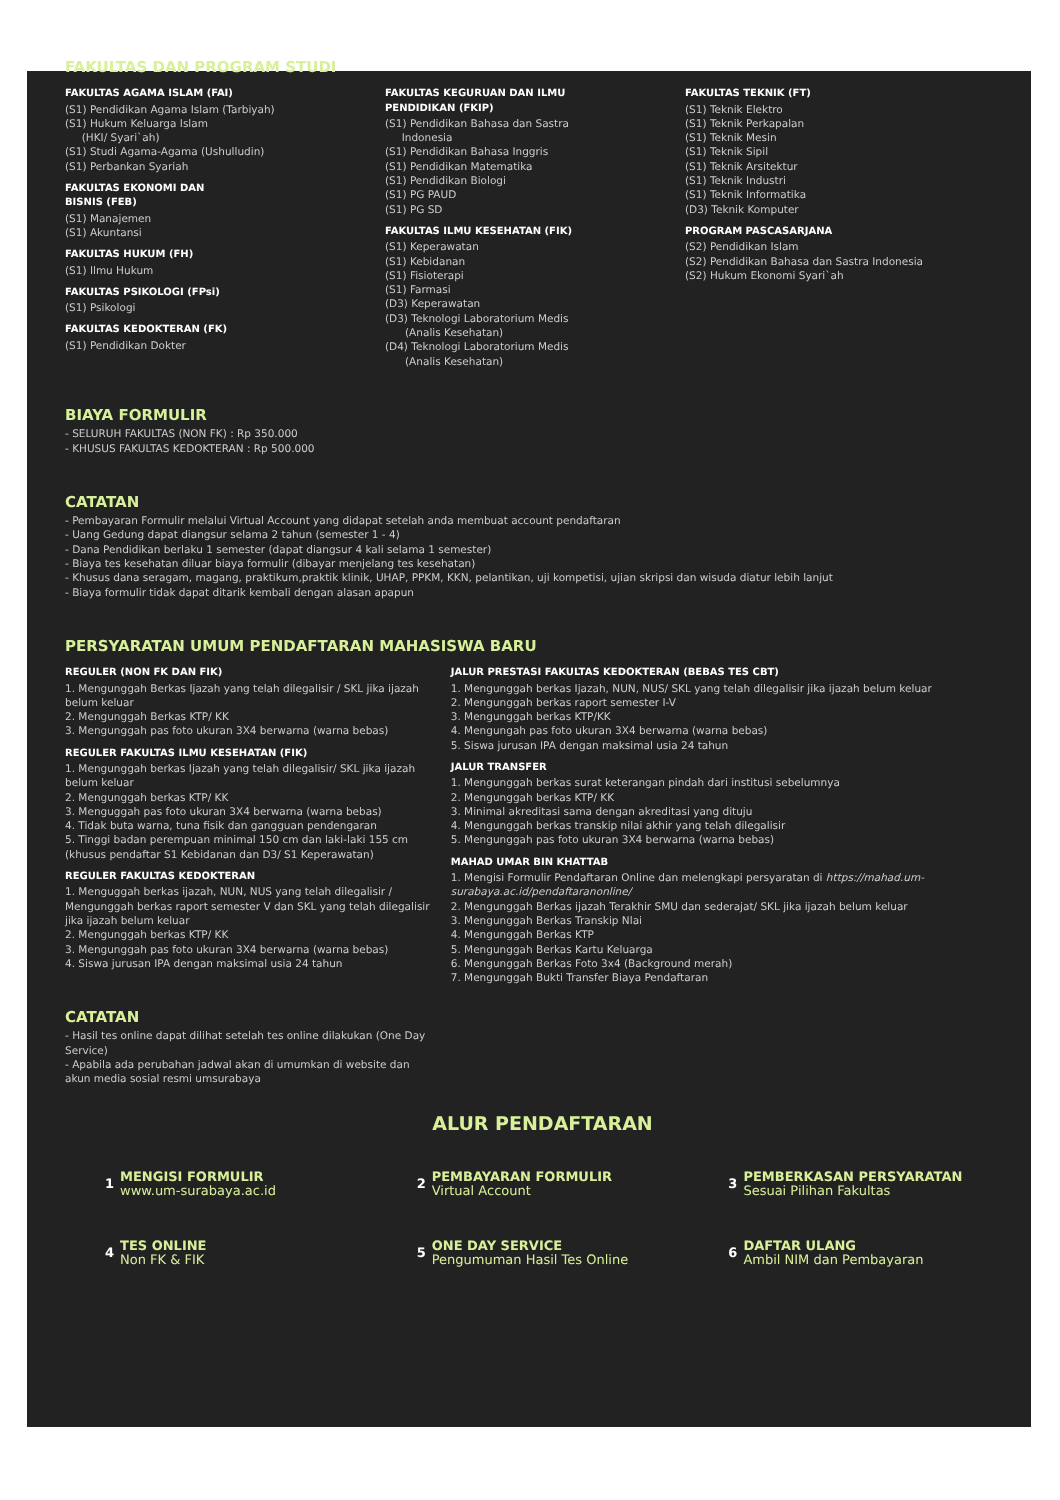FAKULTAS DAN PROGRAM STUDI
FAKULTAS AGAMA ISLAM (FAI)
(S1) Pendidikan Agama Islam (Tarbiyah)
(S1) Hukum Keluarga Islam
(HKI/ Syari`ah)
(S1) Studi Agama-Agama (Ushulludin)
(S1) Perbankan Syariah
FAKULTAS EKONOMI DAN
BISNIS (FEB)
(S1) Manajemen
(S1) Akuntansi
FAKULTAS HUKUM (FH)
(S1) Ilmu Hukum
FAKULTAS PSIKOLOGI (FPsi)
(S1) Psikologi
FAKULTAS KEDOKTERAN (FK)
(S1) Pendidikan Dokter
FAKULTAS KEGURUAN DAN ILMU
PENDIDIKAN (FKIP)
(S1) Pendidikan Bahasa dan Sastra
Indonesia
(S1) Pendidikan Bahasa Inggris
(S1) Pendidikan Matematika
(S1) Pendidikan Biologi
(S1) PG PAUD
(S1) PG SD
FAKULTAS ILMU KESEHATAN (FIK)
(S1) Keperawatan
(S1) Kebidanan
(S1) Fisioterapi
(S1) Farmasi
(D3) Keperawatan
(D3) Teknologi Laboratorium Medis
(Analis Kesehatan)
(D4) Teknologi Laboratorium Medis
(Analis Kesehatan)
FAKULTAS TEKNIK (FT)
(S1) Teknik Elektro
(S1) Teknik Perkapalan
(S1) Teknik Mesin
(S1) Teknik Sipil
(S1) Teknik Arsitektur
(S1) Teknik Industri
(S1) Teknik Informatika
(D3) Teknik Komputer
PROGRAM PASCASARJANA
(S2) Pendidikan Islam
(S2) Pendidikan Bahasa dan Sastra Indonesia
(S2) Hukum Ekonomi Syari`ah
BIAYA FORMULIR
- SELURUH FAKULTAS (NON FK) : Rp 350.000
- KHUSUS FAKULTAS KEDOKTERAN : Rp 500.000
CATATAN
- Pembayaran Formulir melalui Virtual Account yang didapat setelah anda membuat account pendaftaran
- Uang Gedung dapat diangsur selama 2 tahun (semester 1 - 4)
- Dana Pendidikan berlaku 1 semester (dapat diangsur 4 kali selama 1 semester)
- Biaya tes kesehatan diluar biaya formulir (dibayar menjelang tes kesehatan)
- Khusus dana seragam, magang, praktikum,praktik klinik, UHAP, PPKM, KKN, pelantikan, uji kompetisi, ujian skripsi dan wisuda diatur lebih lanjut
- Biaya formulir tidak dapat ditarik kembali dengan alasan apapun
PERSYARATAN UMUM PENDAFTARAN MAHASISWA BARU
REGULER (NON FK DAN FIK)
1. Mengunggah Berkas Ijazah yang telah dilegalisir / SKL jika ijazah belum keluar
2. Mengunggah Berkas KTP/ KK
3. Mengunggah pas foto ukuran 3X4 berwarna (warna bebas)
REGULER FAKULTAS ILMU KESEHATAN (FIK)
1. Mengunggah berkas Ijazah yang telah dilegalisir/ SKL jika ijazah belum keluar
2. Mengunggah berkas KTP/ KK
3. Menguggah pas foto ukuran 3X4 berwarna (warna bebas)
4. Tidak buta warna, tuna fisik dan gangguan pendengaran
5. Tinggi badan perempuan minimal 150 cm dan laki-laki 155 cm (khusus pendaftar S1 Kebidanan dan D3/ S1 Keperawatan)
REGULER FAKULTAS KEDOKTERAN
1. Menguggah berkas ijazah, NUN, NUS yang telah dilegalisir / Mengunggah berkas raport semester V dan SKL yang telah dilegalisir jika ijazah belum keluar
2. Mengunggah berkas KTP/ KK
3. Mengunggah pas foto ukuran 3X4 berwarna (warna bebas)
4. Siswa jurusan IPA dengan maksimal usia 24 tahun
CATATAN
- Hasil tes online dapat dilihat setelah tes online dilakukan (One Day Service)
- Apabila ada perubahan jadwal akan di umumkan di website dan akun media sosial resmi umsurabaya
JALUR PRESTASI FAKULTAS KEDOKTERAN (BEBAS TES CBT)
1. Mengunggah berkas Ijazah, NUN, NUS/ SKL yang telah dilegalisir jika ijazah belum keluar
2. Mengunggah berkas raport semester I-V
3. Mengunggah berkas KTP/KK
4. Mengungah pas foto ukuran 3X4 berwarna (warna bebas)
5. Siswa jurusan IPA dengan maksimal usia 24 tahun
JALUR TRANSFER
1. Mengunggah berkas surat keterangan pindah dari institusi sebelumnya
2. Mengunggah berkas KTP/ KK
3. Minimal akreditasi sama dengan akreditasi yang dituju
4. Mengunggah berkas transkip nilai akhir yang telah dilegalisir
5. Mengunggah pas foto ukuran 3X4 berwarna (warna bebas)
MAHAD UMAR BIN KHATTAB
1. Mengisi Formulir Pendaftaran Online dan melengkapi persyaratan di https://mahad.um-surabaya.ac.id/pendaftaranonline/
2. Mengunggah Berkas ijazah Terakhir SMU dan sederajat/ SKL jika ijazah belum keluar
3. Mengunggah Berkas Transkip Nlai
4. Mengunggah Berkas KTP
5. Mengunggah Berkas Kartu Keluarga
6. Mengunggah Berkas Foto 3x4 (Background merah)
7. Mengunggah Bukti Transfer Biaya Pendaftaran
ALUR PENDAFTARAN
1
MENGISI FORMULIR
www.um-surabaya.ac.id
2
PEMBAYARAN FORMULIR
Virtual Account
3
PEMBERKASAN PERSYARATAN
Sesuai Pilihan Fakultas
4 TES ONLINE
Non FK & FIK
5
ONE DAY SERVICE
Pengumuman Hasil Tes Online
6
DAFTAR ULANG
Ambil NIM dan Pembayaran